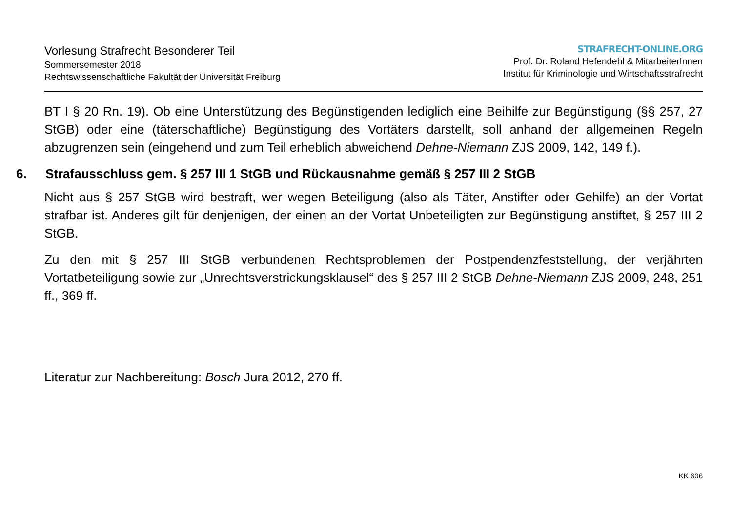Vorlesung Strafrecht Besonderer Teil
Sommersemester 2018
Rechtswissenschaftliche Fakultät der Universität Freiburg
STRAFRECHT-ONLINE.ORG
Prof. Dr. Roland Hefendehl & MitarbeiterInnen
Institut für Kriminologie und Wirtschaftsstrafrecht
BT I § 20 Rn. 19). Ob eine Unterstützung des Begünstigenden lediglich eine Beihilfe zur Begünstigung (§§ 257, 27 StGB) oder eine (täterschaftliche) Begünstigung des Vortäters darstellt, soll anhand der allgemeinen Regeln abzugrenzen sein (eingehend und zum Teil erheblich abweichend Dehne-Niemann ZJS 2009, 142, 149 f.).
6. Strafausschluss gem. § 257 III 1 StGB und Rückausnahme gemäß § 257 III 2 StGB
Nicht aus § 257 StGB wird bestraft, wer wegen Beteiligung (also als Täter, Anstifter oder Gehilfe) an der Vortat strafbar ist. Anderes gilt für denjenigen, der einen an der Vortat Unbeteiligten zur Begünstigung anstiftet, § 257 III 2 StGB.
Zu den mit § 257 III StGB verbundenen Rechtsproblemen der Postpendenzfeststellung, der verjährten Vortatbeteiligung sowie zur „Unrechtsverstrickungsklausel“ des § 257 III 2 StGB Dehne-Niemann ZJS 2009, 248, 251 ff., 369 ff.
Literatur zur Nachbereitung: Bosch Jura 2012, 270 ff.
KK 606